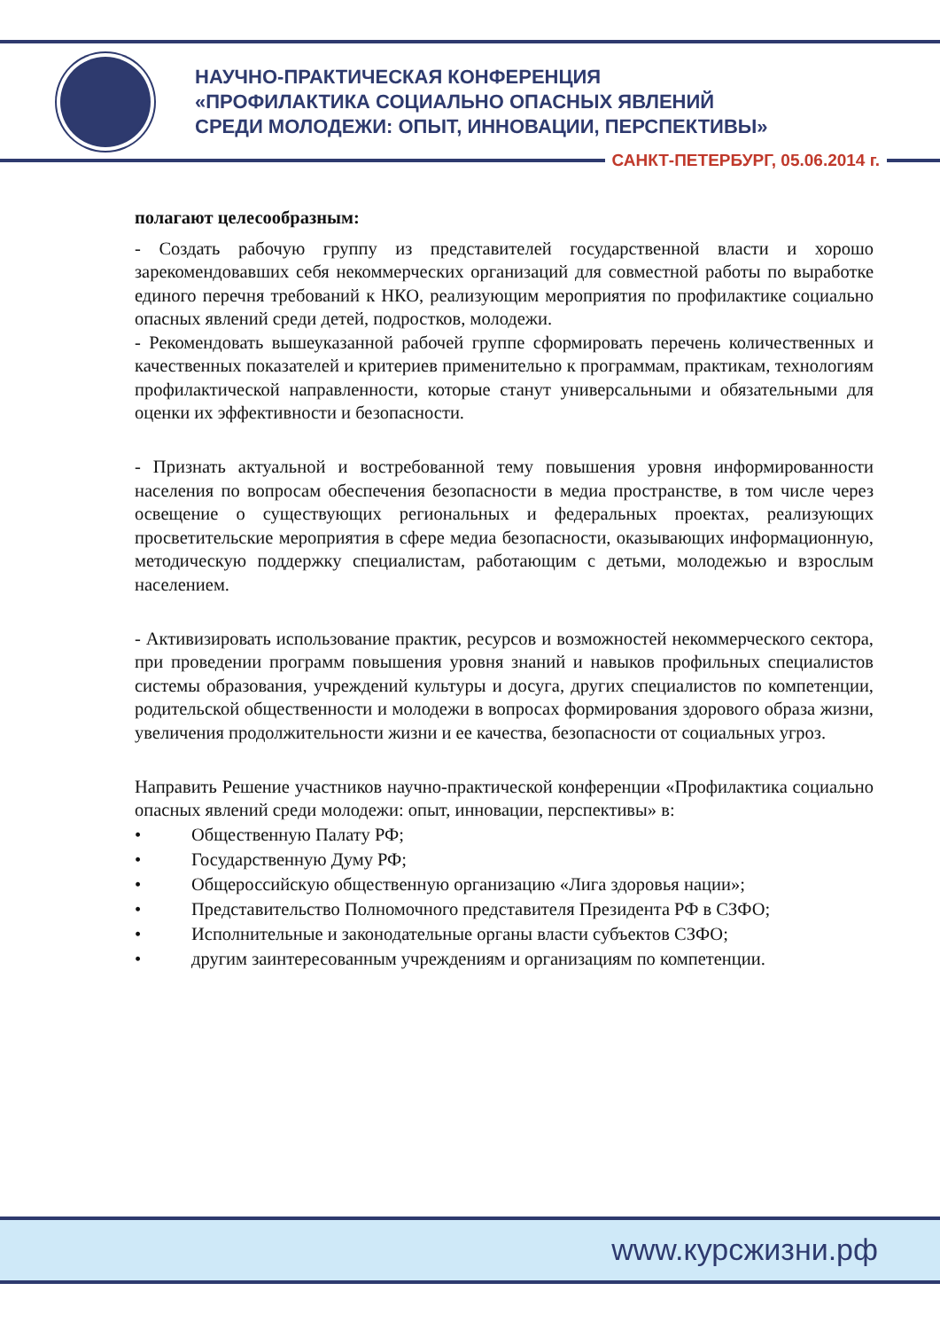НАУЧНО-ПРАКТИЧЕСКАЯ КОНФЕРЕНЦИЯ
«ПРОФИЛАКТИКА СОЦИАЛЬНО ОПАСНЫХ ЯВЛЕНИЙ
СРЕДИ МОЛОДЕЖИ: ОПЫТ, ИННОВАЦИИ, ПЕРСПЕКТИВЫ»
САНКТ-ПЕТЕРБУРГ, 05.06.2014 г.
полагают целесообразным:
- Создать рабочую группу из представителей государственной власти и хорошо зарекомендовавших себя некоммерческих организаций для совместной работы по выработке единого перечня требований к НКО, реализующим мероприятия по профилактике социально опасных явлений среди детей, подростков, молодежи.
- Рекомендовать вышеуказанной рабочей группе сформировать перечень количественных и качественных показателей и критериев применительно к программам, практикам, технологиям профилактической направленности, которые станут универсальными и обязательными для оценки их эффективности и безопасности.
- Признать актуальной и востребованной тему повышения уровня информированности населения по вопросам обеспечения безопасности в медиа пространстве, в том числе через освещение о существующих региональных и федеральных проектах, реализующих просветительские мероприятия в сфере медиа безопасности, оказывающих информационную, методическую поддержку специалистам, работающим с детьми, молодежью и взрослым населением.
- Активизировать использование практик, ресурсов и возможностей некоммерческого сектора, при проведении программ повышения уровня знаний и навыков профильных специалистов системы образования, учреждений культуры и досуга, других специалистов по компетенции, родительской общественности и молодежи в вопросах формирования здорового образа жизни, увеличения продолжительности жизни и ее качества, безопасности от социальных угроз.
Направить Решение участников научно-практической конференции «Профилактика социально опасных явлений среди молодежи: опыт, инновации, перспективы» в:
• Общественную Палату РФ;
• Государственную Думу РФ;
• Общероссийскую общественную организацию «Лига здоровья нации»;
• Представительство Полномочного представителя Президента РФ в СЗФО;
• Исполнительные и законодательные органы власти субъектов СЗФО;
• другим заинтересованным учреждениям и организациям по компетенции.
www.курсжизни.рф